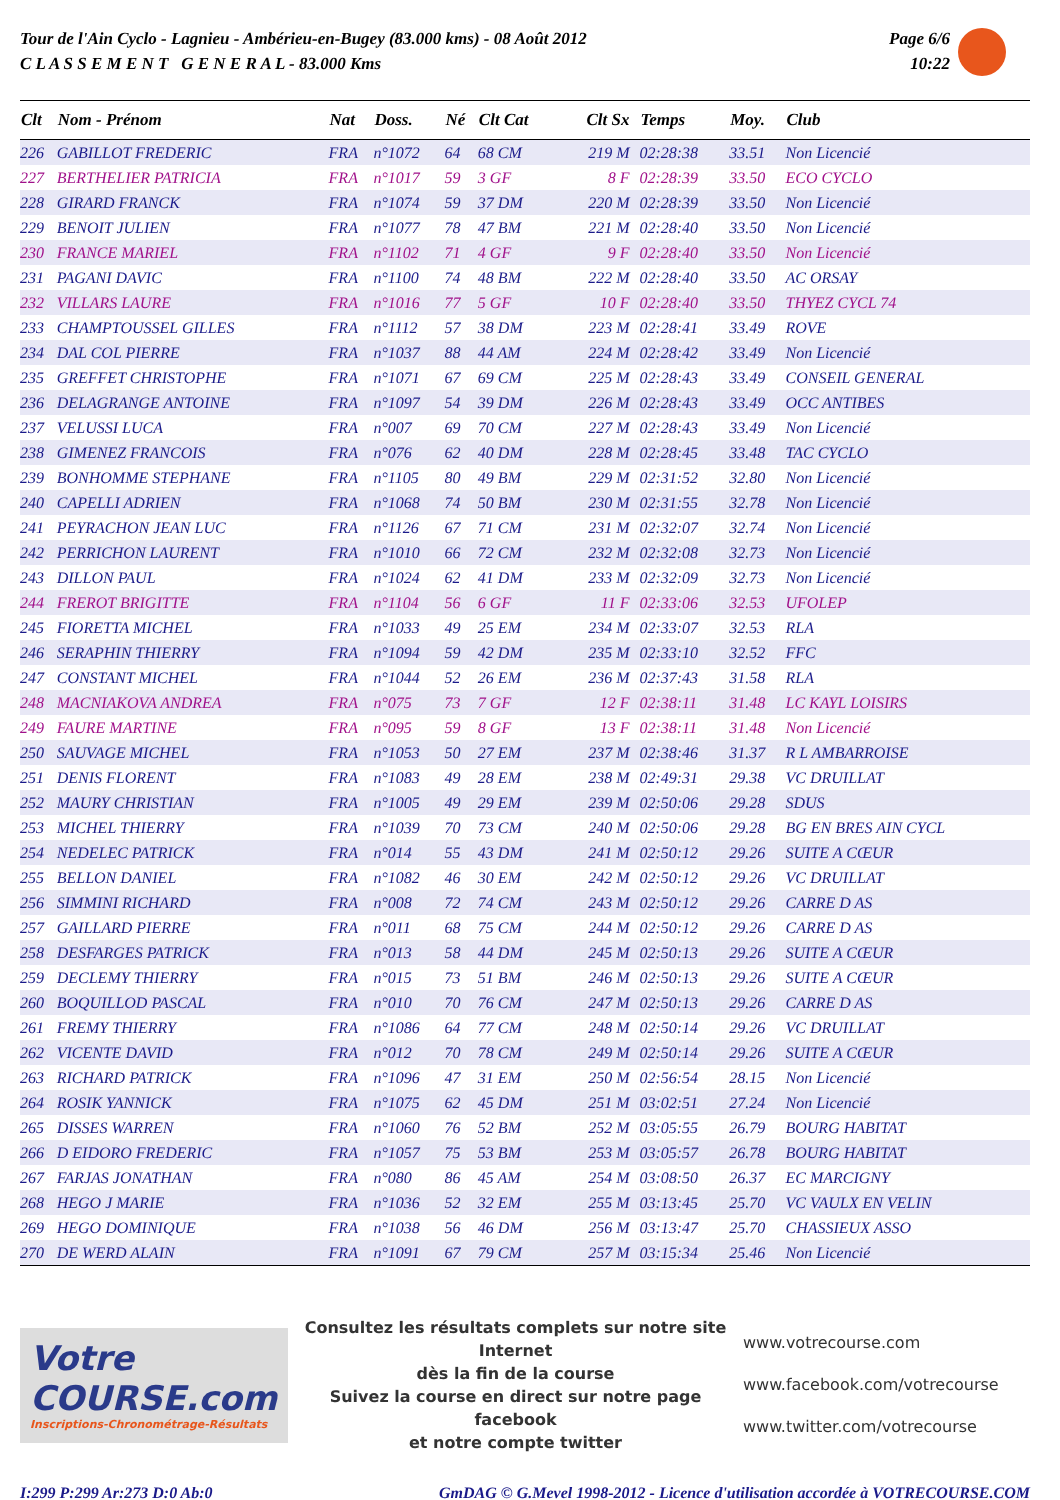Tour de l'Ain Cyclo - Lagnieu - Ambérieu-en-Bugey (83.000 kms) - 08 Août 2012
C L A S S E M E N T G E N E R A L - 83.000 Kms
Page 6/6
10:22
| Clt | Nom - Prénom | Nat | Doss. | Né | Clt Cat | Clt Sx | Temps | Moy. | Club |
| --- | --- | --- | --- | --- | --- | --- | --- | --- | --- |
| 226 | GABILLOT FREDERIC | FRA | n°1072 | 64 | 68 CM | 219 M | 02:28:38 | 33.51 | Non Licencié |
| 227 | BERTHELIER PATRICIA | FRA | n°1017 | 59 | 3 GF | 8 F | 02:28:39 | 33.50 | ECO CYCLO |
| 228 | GIRARD FRANCK | FRA | n°1074 | 59 | 37 DM | 220 M | 02:28:39 | 33.50 | Non Licencié |
| 229 | BENOIT JULIEN | FRA | n°1077 | 78 | 47 BM | 221 M | 02:28:40 | 33.50 | Non Licencié |
| 230 | FRANCE MARIEL | FRA | n°1102 | 71 | 4 GF | 9 F | 02:28:40 | 33.50 | Non Licencié |
| 231 | PAGANI DAVIC | FRA | n°1100 | 74 | 48 BM | 222 M | 02:28:40 | 33.50 | AC ORSAY |
| 232 | VILLARS LAURE | FRA | n°1016 | 77 | 5 GF | 10 F | 02:28:40 | 33.50 | THYEZ CYCL 74 |
| 233 | CHAMPTOUSSEL GILLES | FRA | n°1112 | 57 | 38 DM | 223 M | 02:28:41 | 33.49 | ROVE |
| 234 | DAL COL PIERRE | FRA | n°1037 | 88 | 44 AM | 224 M | 02:28:42 | 33.49 | Non Licencié |
| 235 | GREFFET CHRISTOPHE | FRA | n°1071 | 67 | 69 CM | 225 M | 02:28:43 | 33.49 | CONSEIL GENERAL |
| 236 | DELAGRANGE ANTOINE | FRA | n°1097 | 54 | 39 DM | 226 M | 02:28:43 | 33.49 | OCC ANTIBES |
| 237 | VELUSSI LUCA | FRA | n°007 | 69 | 70 CM | 227 M | 02:28:43 | 33.49 | Non Licencié |
| 238 | GIMENEZ FRANCOIS | FRA | n°076 | 62 | 40 DM | 228 M | 02:28:45 | 33.48 | TAC CYCLO |
| 239 | BONHOMME STEPHANE | FRA | n°1105 | 80 | 49 BM | 229 M | 02:31:52 | 32.80 | Non Licencié |
| 240 | CAPELLI ADRIEN | FRA | n°1068 | 74 | 50 BM | 230 M | 02:31:55 | 32.78 | Non Licencié |
| 241 | PEYRACHON JEAN LUC | FRA | n°1126 | 67 | 71 CM | 231 M | 02:32:07 | 32.74 | Non Licencié |
| 242 | PERRICHON LAURENT | FRA | n°1010 | 66 | 72 CM | 232 M | 02:32:08 | 32.73 | Non Licencié |
| 243 | DILLON PAUL | FRA | n°1024 | 62 | 41 DM | 233 M | 02:32:09 | 32.73 | Non Licencié |
| 244 | FREROT BRIGITTE | FRA | n°1104 | 56 | 6 GF | 11 F | 02:33:06 | 32.53 | UFOLEP |
| 245 | FIORETTA MICHEL | FRA | n°1033 | 49 | 25 EM | 234 M | 02:33:07 | 32.53 | RLA |
| 246 | SERAPHIN THIERRY | FRA | n°1094 | 59 | 42 DM | 235 M | 02:33:10 | 32.52 | FFC |
| 247 | CONSTANT MICHEL | FRA | n°1044 | 52 | 26 EM | 236 M | 02:37:43 | 31.58 | RLA |
| 248 | MACNIAKOVA ANDREA | FRA | n°075 | 73 | 7 GF | 12 F | 02:38:11 | 31.48 | LC KAYL LOISIRS |
| 249 | FAURE MARTINE | FRA | n°095 | 59 | 8 GF | 13 F | 02:38:11 | 31.48 | Non Licencié |
| 250 | SAUVAGE MICHEL | FRA | n°1053 | 50 | 27 EM | 237 M | 02:38:46 | 31.37 | R L AMBARROISE |
| 251 | DENIS FLORENT | FRA | n°1083 | 49 | 28 EM | 238 M | 02:49:31 | 29.38 | VC DRUILLAT |
| 252 | MAURY CHRISTIAN | FRA | n°1005 | 49 | 29 EM | 239 M | 02:50:06 | 29.28 | SDUS |
| 253 | MICHEL THIERRY | FRA | n°1039 | 70 | 73 CM | 240 M | 02:50:06 | 29.28 | BG EN BRES AIN CYCL |
| 254 | NEDELEC PATRICK | FRA | n°014 | 55 | 43 DM | 241 M | 02:50:12 | 29.26 | SUITE A CŒUR |
| 255 | BELLON DANIEL | FRA | n°1082 | 46 | 30 EM | 242 M | 02:50:12 | 29.26 | VC DRUILLAT |
| 256 | SIMMINI RICHARD | FRA | n°008 | 72 | 74 CM | 243 M | 02:50:12 | 29.26 | CARRE D AS |
| 257 | GAILLARD PIERRE | FRA | n°011 | 68 | 75 CM | 244 M | 02:50:12 | 29.26 | CARRE D AS |
| 258 | DESFARGES PATRICK | FRA | n°013 | 58 | 44 DM | 245 M | 02:50:13 | 29.26 | SUITE A CŒUR |
| 259 | DECLEMY THIERRY | FRA | n°015 | 73 | 51 BM | 246 M | 02:50:13 | 29.26 | SUITE A CŒUR |
| 260 | BOQUILLOD PASCAL | FRA | n°010 | 70 | 76 CM | 247 M | 02:50:13 | 29.26 | CARRE D AS |
| 261 | FREMY THIERRY | FRA | n°1086 | 64 | 77 CM | 248 M | 02:50:14 | 29.26 | VC DRUILLAT |
| 262 | VICENTE DAVID | FRA | n°012 | 70 | 78 CM | 249 M | 02:50:14 | 29.26 | SUITE A CŒUR |
| 263 | RICHARD PATRICK | FRA | n°1096 | 47 | 31 EM | 250 M | 02:56:54 | 28.15 | Non Licencié |
| 264 | ROSIK YANNICK | FRA | n°1075 | 62 | 45 DM | 251 M | 03:02:51 | 27.24 | Non Licencié |
| 265 | DISSES WARREN | FRA | n°1060 | 76 | 52 BM | 252 M | 03:05:55 | 26.79 | BOURG HABITAT |
| 266 | D EIDORO FREDERIC | FRA | n°1057 | 75 | 53 BM | 253 M | 03:05:57 | 26.78 | BOURG HABITAT |
| 267 | FARJAS JONATHAN | FRA | n°080 | 86 | 45 AM | 254 M | 03:08:50 | 26.37 | EC MARCIGNY |
| 268 | HEGO J MARIE | FRA | n°1036 | 52 | 32 EM | 255 M | 03:13:45 | 25.70 | VC VAULX EN VELIN |
| 269 | HEGO DOMINIQUE | FRA | n°1038 | 56 | 46 DM | 256 M | 03:13:47 | 25.70 | CHASSIEUX ASSO |
| 270 | DE WERD ALAIN | FRA | n°1091 | 67 | 79 CM | 257 M | 03:15:34 | 25.46 | Non Licencié |
Votre COURSE.com
Inscriptions-Chronométrage-Résultats
Consultez les résultats complets sur notre site Internet
dès la fin de la course
Suivez la course en direct sur notre page facebook
et notre compte twitter
www.votrecourse.com
www.facebook.com/votrecourse
www.twitter.com/votrecourse
I:299 P:299 Ar:273 D:0 Ab:0 GmDAG © G.Mevel 1998-2012 - Licence d'utilisation accordée à VOTRECOURSE.COM